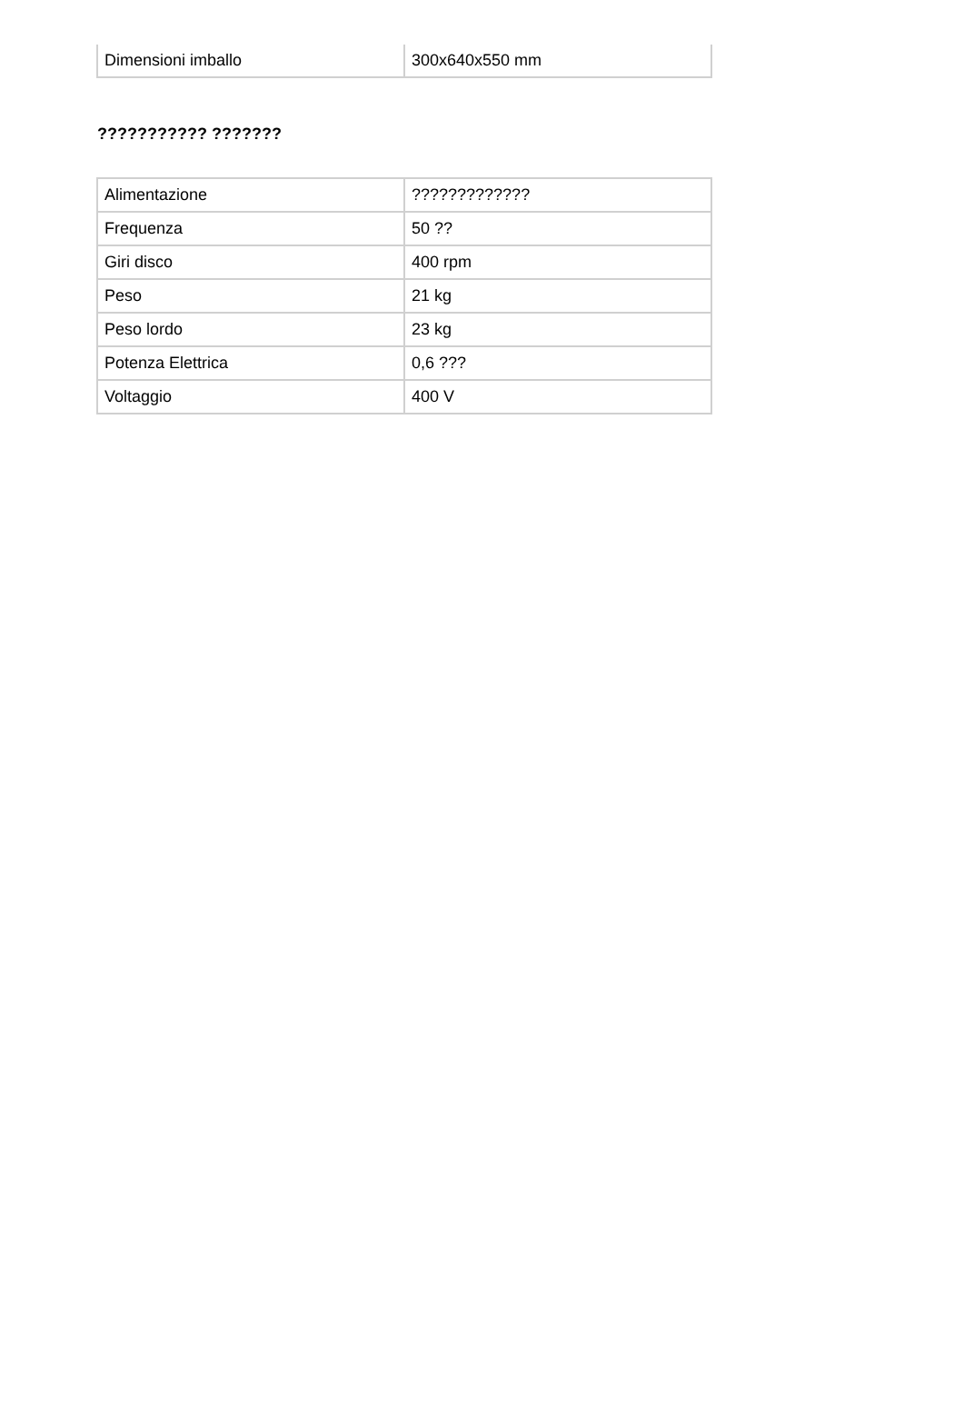| Dimensioni imballo | 300x640x550 mm |
??????????? ???????
| Alimentazione | ????????????? |
| Frequenza | 50 ?? |
| Giri disco | 400 rpm |
| Peso | 21 kg |
| Peso lordo | 23 kg |
| Potenza Elettrica | 0,6 ??? |
| Voltaggio | 400 V |